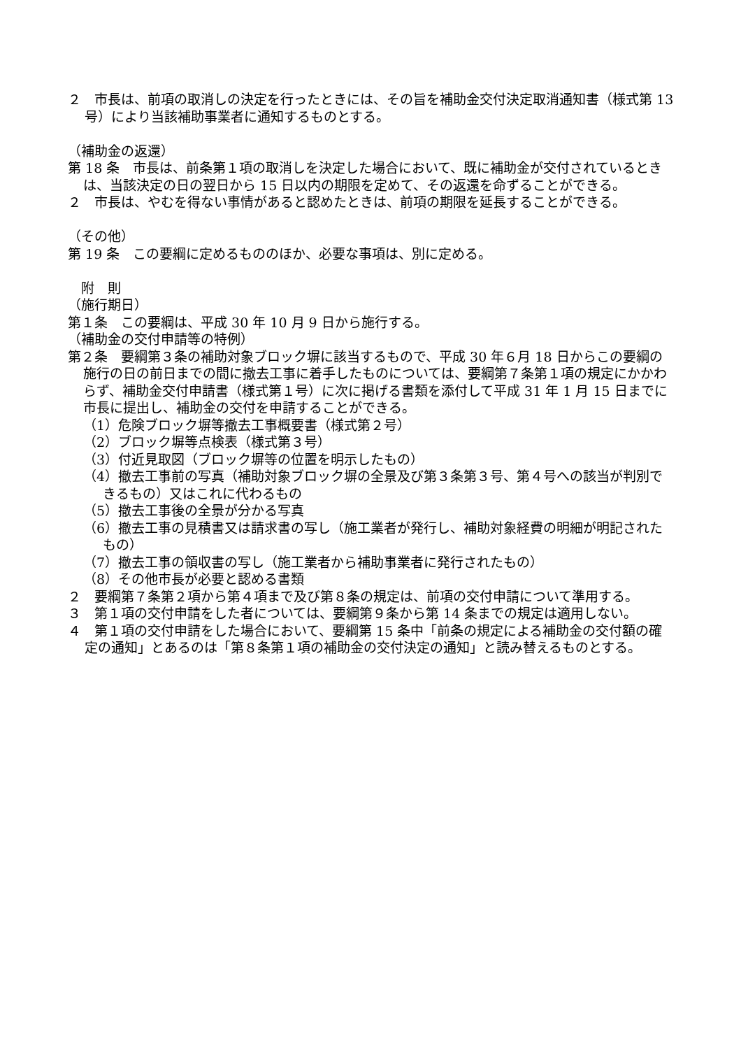２　市長は、前項の取消しの決定を行ったときには、その旨を補助金交付決定取消通知書（様式第 13 号）により当該補助事業者に通知するものとする。
（補助金の返還）
第 18 条　市長は、前条第１項の取消しを決定した場合において、既に補助金が交付されているときは、当該決定の日の翌日から 15 日以内の期限を定めて、その返還を命ずることができる。
２　市長は、やむを得ない事情があると認めたときは、前項の期限を延長することができる。
（その他）
第 19 条　この要綱に定めるもののほか、必要な事項は、別に定める。
　附　則
（施行期日）
第１条　この要綱は、平成 30 年 10 月 9 日から施行する。
（補助金の交付申請等の特例）
第２条　要綱第３条の補助対象ブロック塀に該当するもので、平成 30 年６月 18 日からこの要綱の施行の日の前日までの間に撤去工事に着手したものについては、要綱第７条第１項の規定にかかわらず、補助金交付申請書（様式第１号）に次に掲げる書類を添付して平成 31 年 1 月 15 日までに市長に提出し、補助金の交付を申請することができる。
（1）危険ブロック塀等撤去工事概要書（様式第２号）
（2）ブロック塀等点検表（様式第３号）
（3）付近見取図（ブロック塀等の位置を明示したもの）
（4）撤去工事前の写真（補助対象ブロック塀の全景及び第３条第３号、第４号への該当が判別できるもの）又はこれに代わるもの
（5）撤去工事後の全景が分かる写真
（6）撤去工事の見積書又は請求書の写し（施工業者が発行し、補助対象経費の明細が明記されたもの）
（7）撤去工事の領収書の写し（施工業者から補助事業者に発行されたもの）
（8）その他市長が必要と認める書類
２　要綱第７条第２項から第４項まで及び第８条の規定は、前項の交付申請について準用する。
３　第１項の交付申請をした者については、要綱第９条から第 14 条までの規定は適用しない。
４　第１項の交付申請をした場合において、要綱第 15 条中「前条の規定による補助金の交付額の確定の通知」とあるのは「第８条第１項の補助金の交付決定の通知」と読み替えるものとする。